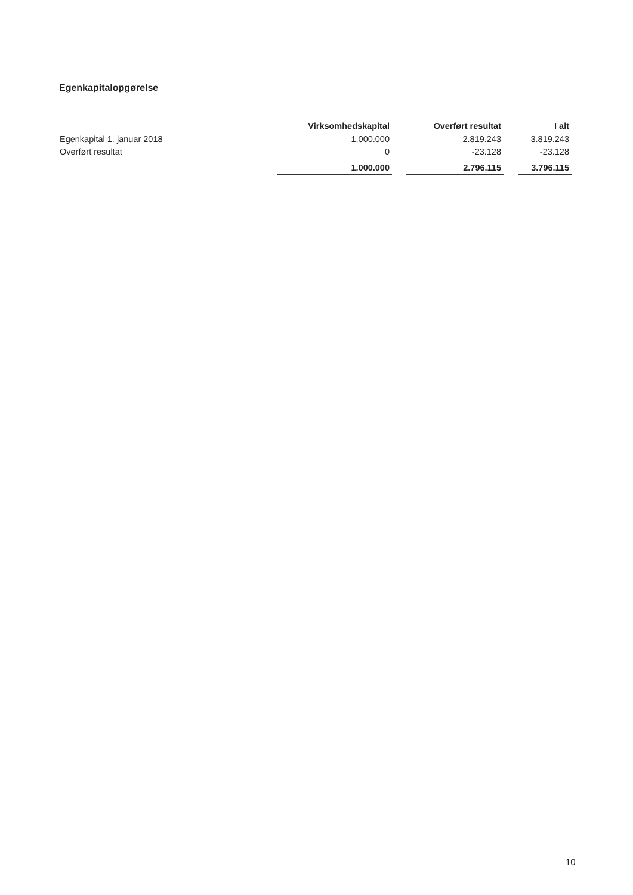Egenkapitalopgørelse
| | Virksomhedskapital | | Overført resultat | | I alt |
| Egenkapital 1. januar 2018 | 1.000.000 | | 2.819.243 | | 3.819.243 |
| Overført resultat | 0 | | -23.128 | | -23.128 |
| | 1.000.000 | | 2.796.115 | | 3.796.115 |
10